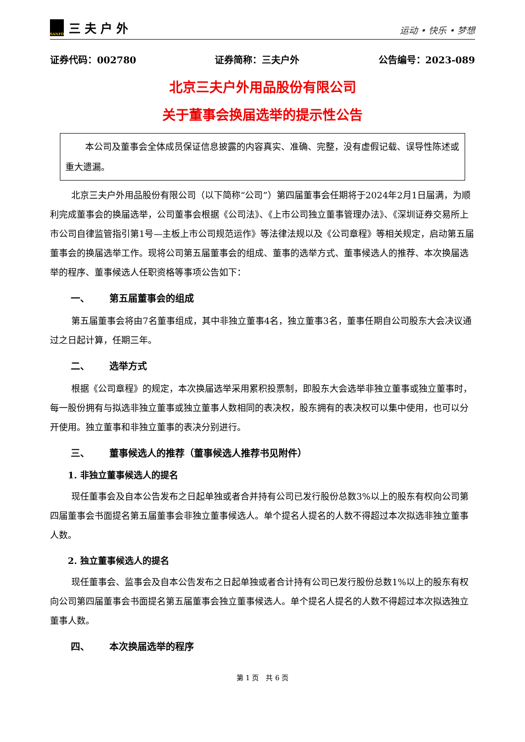SANFO
三夫户外
运动 • 快乐 • 梦想
证券代码：002780 证券简称：三夫户外 公告编号：2023-089
北京三夫户外用品股份有限公司
关于董事会换届选举的提示性公告
本公司及董事会全体成员保证信息披露的内容真实、准确、完整，没有虚假记载、误导性陈述或重大遗漏。
北京三夫户外用品股份有限公司（以下简称“公司”）第四届董事会任期将于2024年2月1日届满，为顺利完成董事会的换届选举，公司董事会根据《公司法》、《上市公司独立董事管理办法》、《深圳证券交易所上市公司自律监管指引第1号—主板上市公司规范运作》等法律法规以及《公司章程》等相关规定，启动第五届董事会的换届选举工作。现将公司第五届董事会的组成、董事的选举方式、董事候选人的推荐、本次换届选举的程序、董事候选人任职资格等事项公告如下：
一、 第五届董事会的组成
第五届董事会将由7名董事组成，其中非独立董事4名，独立董事3名，董事任期自公司股东大会决议通过之日起计算，任期三年。
二、 选举方式
根据《公司章程》的规定，本次换届选举采用累积投票制，即股东大会选举非独立董事或独立董事时，每一股份拥有与拟选非独立董事或独立董事人数相同的表决权，股东拥有的表决权可以集中使用，也可以分开使用。独立董事和非独立董事的表决分别进行。
三、 董事候选人的推荐（董事候选人推荐书见附件）
1. 非独立董事候选人的提名
现任董事会及自本公告发布之日起单独或者合并持有公司已发行股份总数3%以上的股东有权向公司第四届董事会书面提名第五届董事会非独立董事候选人。单个提名人提名的人数不得超过本次拟选非独立董事人数。
2. 独立董事候选人的提名
现任董事会、监事会及自本公告发布之日起单独或者合计持有公司已发行股份总数1%以上的股东有权向公司第四届董事会书面提名第五届董事会独立董事候选人。单个提名人提名的人数不得超过本次拟选独立董事人数。
四、 本次换届选举的程序
第 1 页　共 6 页